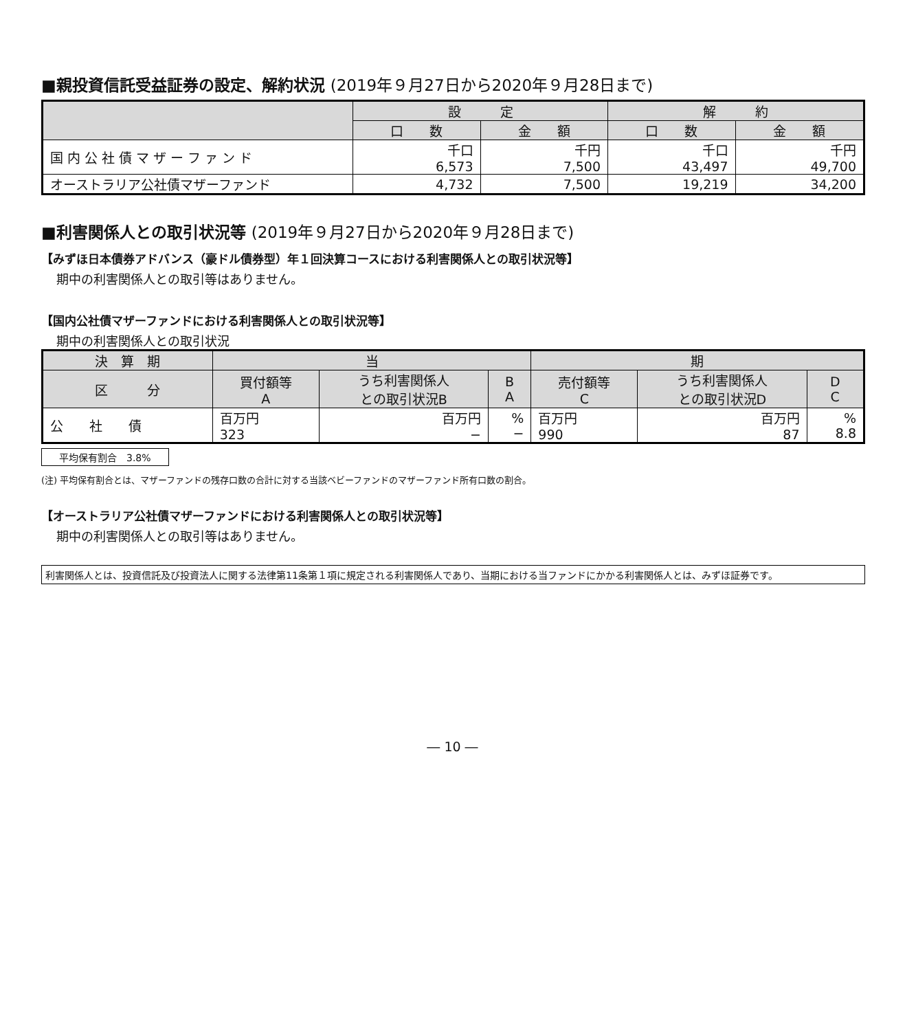■親投資信託受益証券の設定、解約状況 (2019年９月27日から2020年９月28日まで)
| | 設 定 | | 解 約 | |
| --- | --- | --- | --- | --- |
| | 口 数 | 金 額 | 口 数 | 金 額 |
| 国 内 公 社 債 マ ザ ー フ ァ ン ド | 千口 6,573 | 千円 7,500 | 千口 43,497 | 千円 49,700 |
| オーストラリア公社債マザーファンド | 4,732 | 7,500 | 19,219 | 34,200 |
■利害関係人との取引状況等 (2019年９月27日から2020年９月28日まで)
【みずほ日本債券アドバンス（豪ドル債券型）年１回決算コースにおける利害関係人との取引状況等】
期中の利害関係人との取引等はありません。
【国内公社債マザーファンドにおける利害関係人との取引状況等】
期中の利害関係人との取引状況
| 決 算 期 | 当 | | | 期 | | |
| --- | --- | --- | --- | --- | --- | --- |
| 区 分 | 買付額等 A | うち利害関係人 との取引状況B | B A | 売付額等 C | うち利害関係人 との取引状況D | D C |
| 公 社 債 | 百万円 323 | 百万円 − | % − | 百万円 990 | 百万円 87 | % 8.8 |
平均保有割合　3.8%
(注) 平均保有割合とは、マザーファンドの残存口数の合計に対する当該ベビーファンドのマザーファンド所有口数の割合。
【オーストラリア公社債マザーファンドにおける利害関係人との取引状況等】
期中の利害関係人との取引等はありません。
利害関係人とは、投資信託及び投資法人に関する法律第11条第１項に規定される利害関係人であり、当期における当ファンドにかかる利害関係人とは、みずほ証券です。
― 10 ―